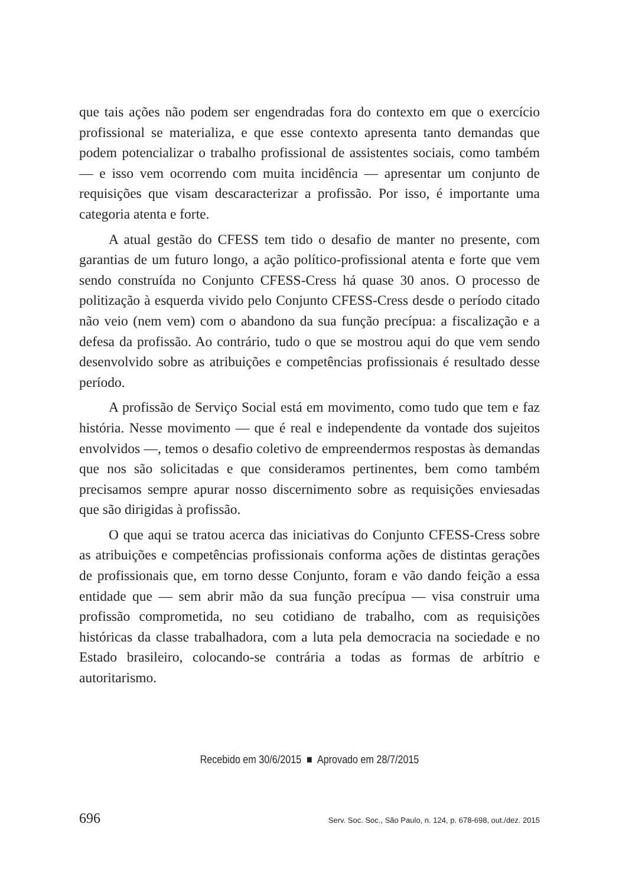que tais ações não podem ser engendradas fora do contexto em que o exercício profissional se materializa, e que esse contexto apresenta tanto demandas que podem potencializar o trabalho profissional de assistentes sociais, como também — e isso vem ocorrendo com muita incidência — apresentar um conjunto de requisições que visam descaracterizar a profissão. Por isso, é importante uma categoria atenta e forte.
A atual gestão do CFESS tem tido o desafio de manter no presente, com garantias de um futuro longo, a ação político-profissional atenta e forte que vem sendo construída no Conjunto CFESS-Cress há quase 30 anos. O processo de politização à esquerda vivido pelo Conjunto CFESS-Cress desde o período citado não veio (nem vem) com o abandono da sua função precípua: a fiscalização e a defesa da profissão. Ao contrário, tudo o que se mostrou aqui do que vem sendo desenvolvido sobre as atribuições e competências profissionais é resultado desse período.
A profissão de Serviço Social está em movimento, como tudo que tem e faz história. Nesse movimento — que é real e independente da vontade dos sujeitos envolvidos —, temos o desafio coletivo de empreendermos respostas às demandas que nos são solicitadas e que consideramos pertinentes, bem como também precisamos sempre apurar nosso discernimento sobre as requisições enviesadas que são dirigidas à profissão.
O que aqui se tratou acerca das iniciativas do Conjunto CFESS-Cress sobre as atribuições e competências profissionais conforma ações de distintas gerações de profissionais que, em torno desse Conjunto, foram e vão dando feição a essa entidade que — sem abrir mão da sua função precípua — visa construir uma profissão comprometida, no seu cotidiano de trabalho, com as requisições históricas da classe trabalhadora, com a luta pela democracia na sociedade e no Estado brasileiro, colocando-se contrária a todas as formas de arbítrio e autoritarismo.
Recebido em 30/6/2015 ■ Aprovado em 28/7/2015
696 Serv. Soc. Soc., São Paulo, n. 124, p. 678-698, out./dez. 2015